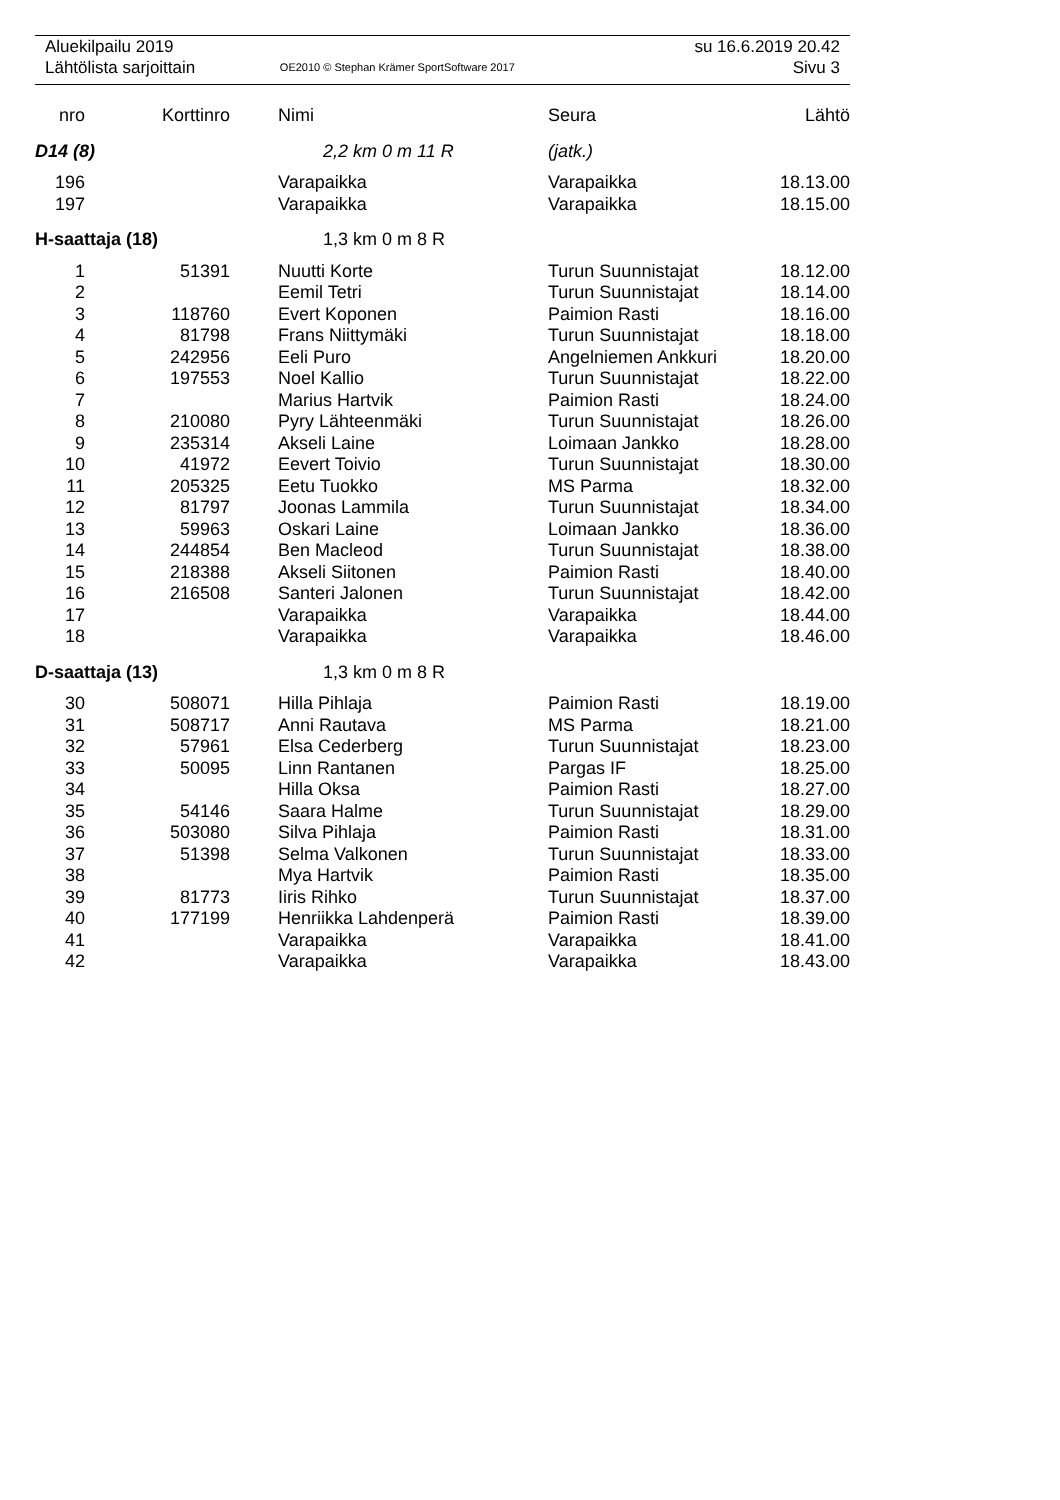| Aluekilpailu 2019 | | su 16.6.2019 20.42 |
| Lähtölista sarjoittain | OE2010 © Stephan Krämer SportSoftware 2017 | Sivu 3 |
| nro | Korttinro | | Nimi | Seura | Lähtö |
| --- | --- | --- | --- | --- | --- |
| D14 (8) | | | 2,2 km 0 m 11 R | (jatk.) | |
| 196 | | | Varapaikka | Varapaikka | 18.13.00 |
| 197 | | | Varapaikka | Varapaikka | 18.15.00 |
| H-saattaja (18) | | | 1,3 km 0 m 8 R | | |
| 1 | 51391 | | Nuutti Korte | Turun Suunnistajat | 18.12.00 |
| 2 | | | Eemil Tetri | Turun Suunnistajat | 18.14.00 |
| 3 | 118760 | | Evert Koponen | Paimion Rasti | 18.16.00 |
| 4 | 81798 | | Frans Niittymäki | Turun Suunnistajat | 18.18.00 |
| 5 | 242956 | | Eeli Puro | Angelniemen Ankkuri | 18.20.00 |
| 6 | 197553 | | Noel Kallio | Turun Suunnistajat | 18.22.00 |
| 7 | | | Marius Hartvik | Paimion Rasti | 18.24.00 |
| 8 | 210080 | | Pyry Lähteenmäki | Turun Suunnistajat | 18.26.00 |
| 9 | 235314 | | Akseli Laine | Loimaan Jankko | 18.28.00 |
| 10 | 41972 | | Eevert Toivio | Turun Suunnistajat | 18.30.00 |
| 11 | 205325 | | Eetu Tuokko | MS Parma | 18.32.00 |
| 12 | 81797 | | Joonas Lammila | Turun Suunnistajat | 18.34.00 |
| 13 | 59963 | | Oskari Laine | Loimaan Jankko | 18.36.00 |
| 14 | 244854 | | Ben Macleod | Turun Suunnistajat | 18.38.00 |
| 15 | 218388 | | Akseli Siitonen | Paimion Rasti | 18.40.00 |
| 16 | 216508 | | Santeri Jalonen | Turun Suunnistajat | 18.42.00 |
| 17 | | | Varapaikka | Varapaikka | 18.44.00 |
| 18 | | | Varapaikka | Varapaikka | 18.46.00 |
| D-saattaja (13) | | | 1,3 km 0 m 8 R | | |
| 30 | 508071 | | Hilla Pihlaja | Paimion Rasti | 18.19.00 |
| 31 | 508717 | | Anni Rautava | MS Parma | 18.21.00 |
| 32 | 57961 | | Elsa Cederberg | Turun Suunnistajat | 18.23.00 |
| 33 | 50095 | | Linn Rantanen | Pargas IF | 18.25.00 |
| 34 | | | Hilla Oksa | Paimion Rasti | 18.27.00 |
| 35 | 54146 | | Saara Halme | Turun Suunnistajat | 18.29.00 |
| 36 | 503080 | | Silva Pihlaja | Paimion Rasti | 18.31.00 |
| 37 | 51398 | | Selma Valkonen | Turun Suunnistajat | 18.33.00 |
| 38 | | | Mya Hartvik | Paimion Rasti | 18.35.00 |
| 39 | 81773 | | Iiris Rihko | Turun Suunnistajat | 18.37.00 |
| 40 | 177199 | | Henriikka Lahdenperä | Paimion Rasti | 18.39.00 |
| 41 | | | Varapaikka | Varapaikka | 18.41.00 |
| 42 | | | Varapaikka | Varapaikka | 18.43.00 |